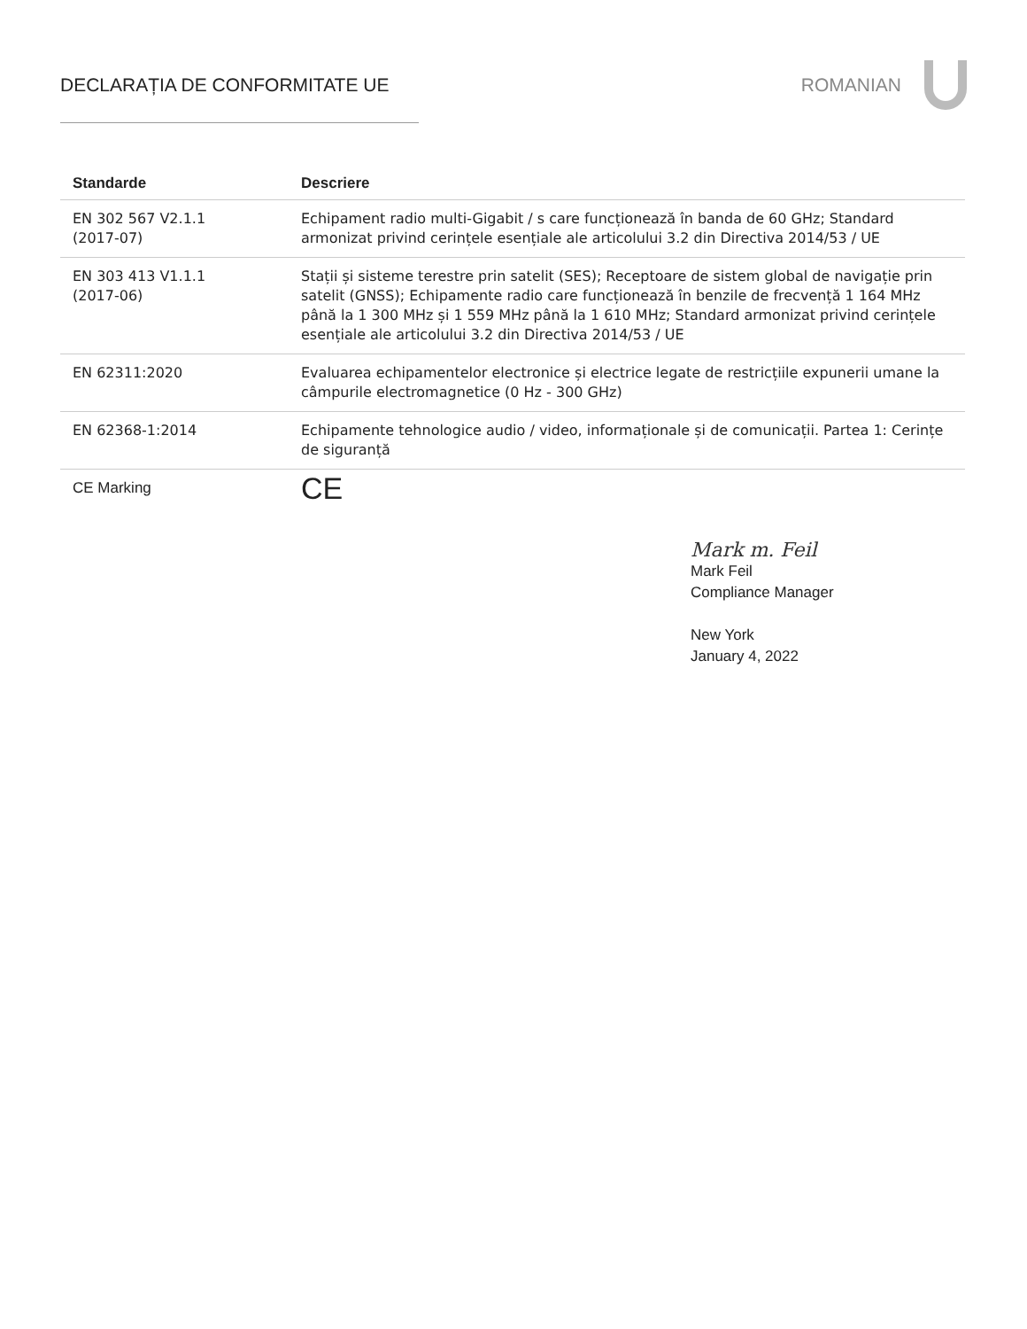DECLARAȚIA DE CONFORMITATE UE ROMANIAN
| Standarde | Descriere |
| --- | --- |
| EN 302 567 V2.1.1 (2017-07) | Echipament radio multi-Gigabit / s care funcționează în banda de 60 GHz; Standard armonizat privind cerințele esențiale ale articolului 3.2 din Directiva 2014/53 / UE |
| EN 303 413 V1.1.1 (2017-06) | Stații și sisteme terestre prin satelit (SES); Receptoare de sistem global de navigație prin satelit (GNSS); Echipamente radio care funcționează în benzile de frecvență 1 164 MHz până la 1 300 MHz și 1 559 MHz până la 1 610 MHz; Standard armonizat privind cerințele esențiale ale articolului 3.2 din Directiva 2014/53 / UE |
| EN 62311:2020 | Evaluarea echipamentelor electronice și electrice legate de restricțiile expunerii umane la câmpurile electromagnetice (0 Hz - 300 GHz) |
| EN 62368-1:2014 | Echipamente tehnologice audio / video, informaționale și de comunicații. Partea 1: Cerințe de siguranță |
| CE Marking | CE |
Mark m. Feil
Mark Feil
Compliance Manager
New York
January 4, 2022